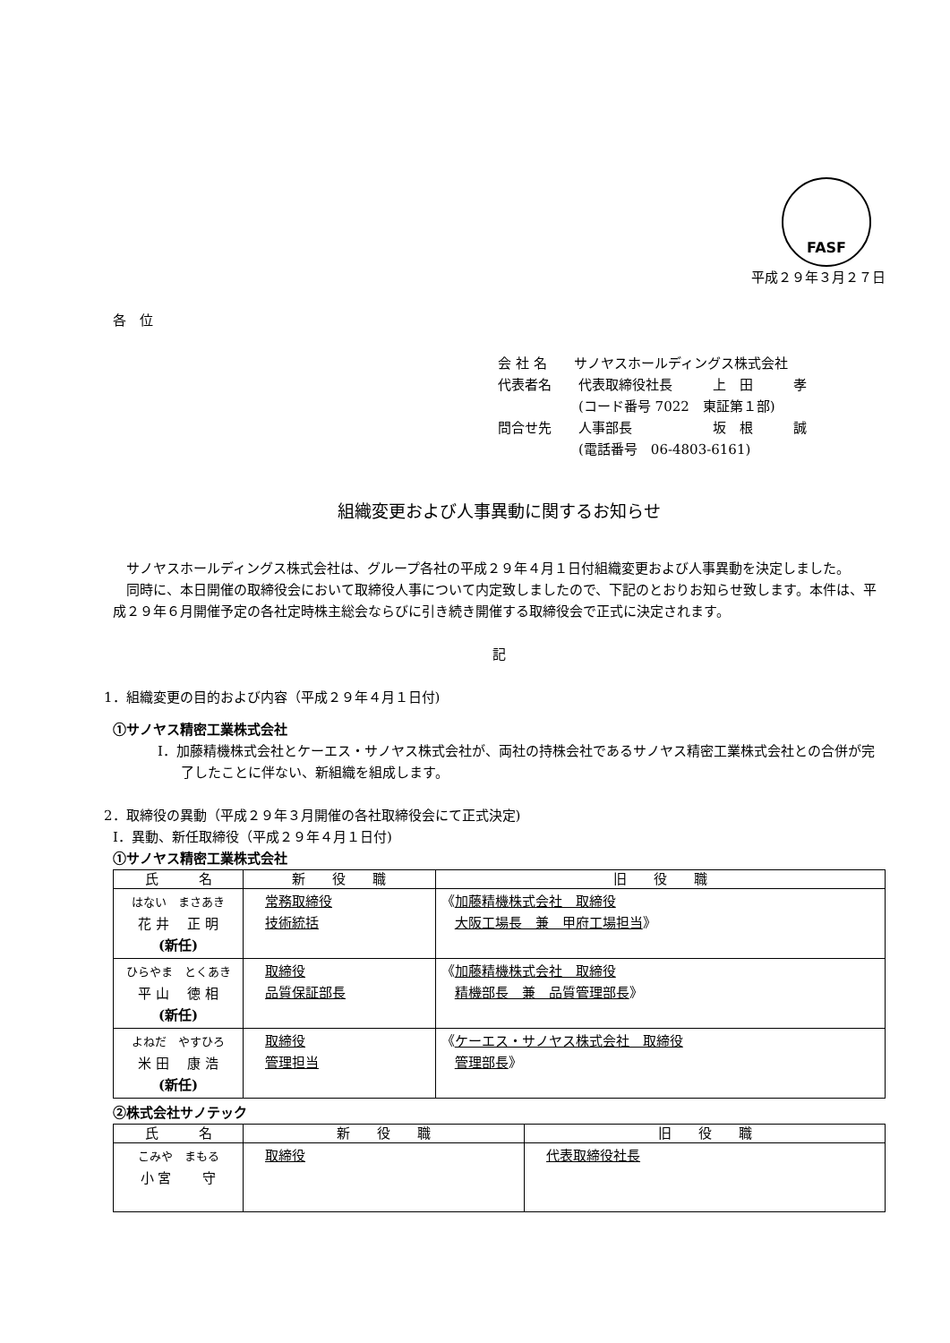FASF
平成２９年３月２７日
各　位
会 社 名　　サノヤスホールディングス株式会社
代表者名　　代表取締役社長　　　上　田　　　孝
　　　　　　(コード番号 7022　東証第１部)
問合せ先　　人事部長　　　　　　坂　根　　　誠
　　　　　　(電話番号　06-4803-6161)
組織変更および人事異動に関するお知らせ
　サノヤスホールディングス株式会社は、グループ各社の平成２９年４月１日付組織変更および人事異動を決定しました。
　同時に、本日開催の取締役会において取締役人事について内定致しましたので、下記のとおりお知らせ致します。本件は、平成２９年６月開催予定の各社定時株主総会ならびに引き続き開催する取締役会で正式に決定されます。
記
1．組織変更の目的および内容（平成２９年４月１日付)
①サノヤス精密工業株式会社
Ⅰ．加藤精機株式会社とケーエス・サノヤス株式会社が、両社の持株会社であるサノヤス精密工業株式会社との合併が完了したことに伴ない、新組織を組成します。
2．取締役の異動（平成２９年３月開催の各社取締役会にて正式決定)
Ⅰ．異動、新任取締役（平成２９年４月１日付)
①サノヤス精密工業株式会社
| 氏 名 | 新 役 職 | 旧 役 職 |
| --- | --- | --- |
| はない まさあき 花 井 正 明 (新任) | 常務取締役 技術統括 | 《 加藤精機株式会社 取締役 大阪工場長 兼 甲府工場担当 》 |
| ひらやま とくあき 平 山 徳 相 (新任) | 取締役 品質保証部長 | 《 加藤精機株式会社 取締役 精機部長 兼 品質管理部長 》 |
| よねだ やすひろ 米 田 康 浩 (新任) | 取締役 管理担当 | 《 ケーエス・サノヤス株式会社 取締役 管理部長 》 |
②株式会社サノテック
| 氏 名 | 新 役 職 | 旧 役 職 |
| --- | --- | --- |
| こみや まもる 小 宮 守 | 取締役 | 代表取締役社長 |